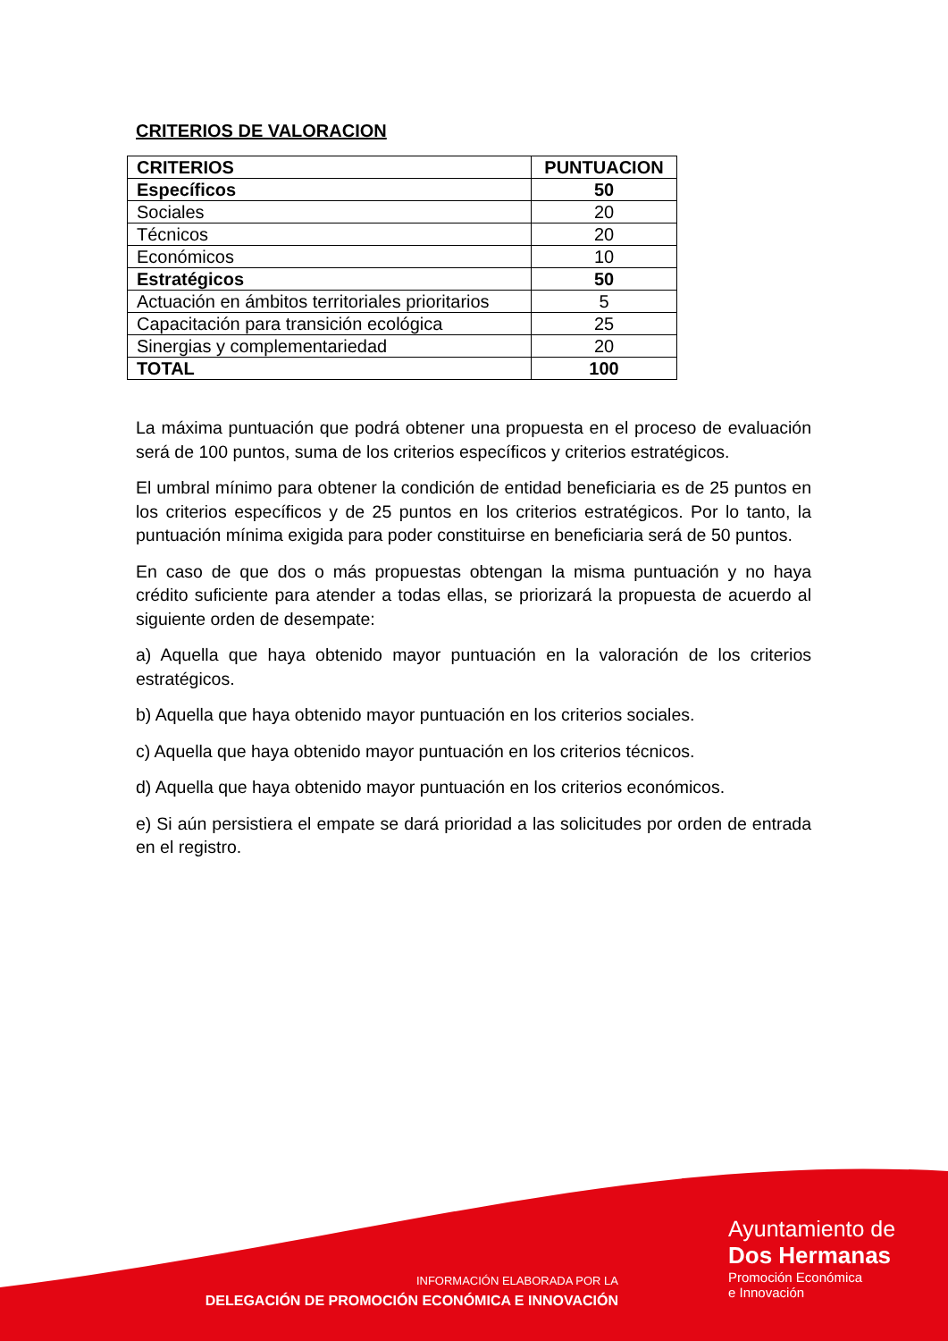CRITERIOS DE VALORACION
| CRITERIOS | PUNTUACION |
| --- | --- |
| Específicos | 50 |
| Sociales | 20 |
| Técnicos | 20 |
| Económicos | 10 |
| Estratégicos | 50 |
| Actuación en ámbitos territoriales prioritarios | 5 |
| Capacitación para transición ecológica | 25 |
| Sinergias y complementariedad | 20 |
| TOTAL | 100 |
La máxima puntuación que podrá obtener una propuesta en el proceso de evaluación será de 100 puntos, suma de los criterios específicos y criterios estratégicos.
El umbral mínimo para obtener la condición de entidad beneficiaria es de 25 puntos en los criterios específicos y de 25 puntos en los criterios estratégicos. Por lo tanto, la puntuación mínima exigida para poder constituirse en beneficiaria será de 50 puntos.
En caso de que dos o más propuestas obtengan la misma puntuación y no haya crédito suficiente para atender a todas ellas, se priorizará la propuesta de acuerdo al siguiente orden de desempate:
a) Aquella que haya obtenido mayor puntuación en la valoración de los criterios estratégicos.
b) Aquella que haya obtenido mayor puntuación en los criterios sociales.
c) Aquella que haya obtenido mayor puntuación en los criterios técnicos.
d) Aquella que haya obtenido mayor puntuación en los criterios económicos.
e) Si aún persistiera el empate se dará prioridad a las solicitudes por orden de entrada en el registro.
INFORMACIÓN ELABORADA POR LA
DELEGACIÓN DE PROMOCIÓN ECONÓMICA E INNOVACIÓN
Ayuntamiento de
Dos Hermanas
Promoción Económica
e Innovación